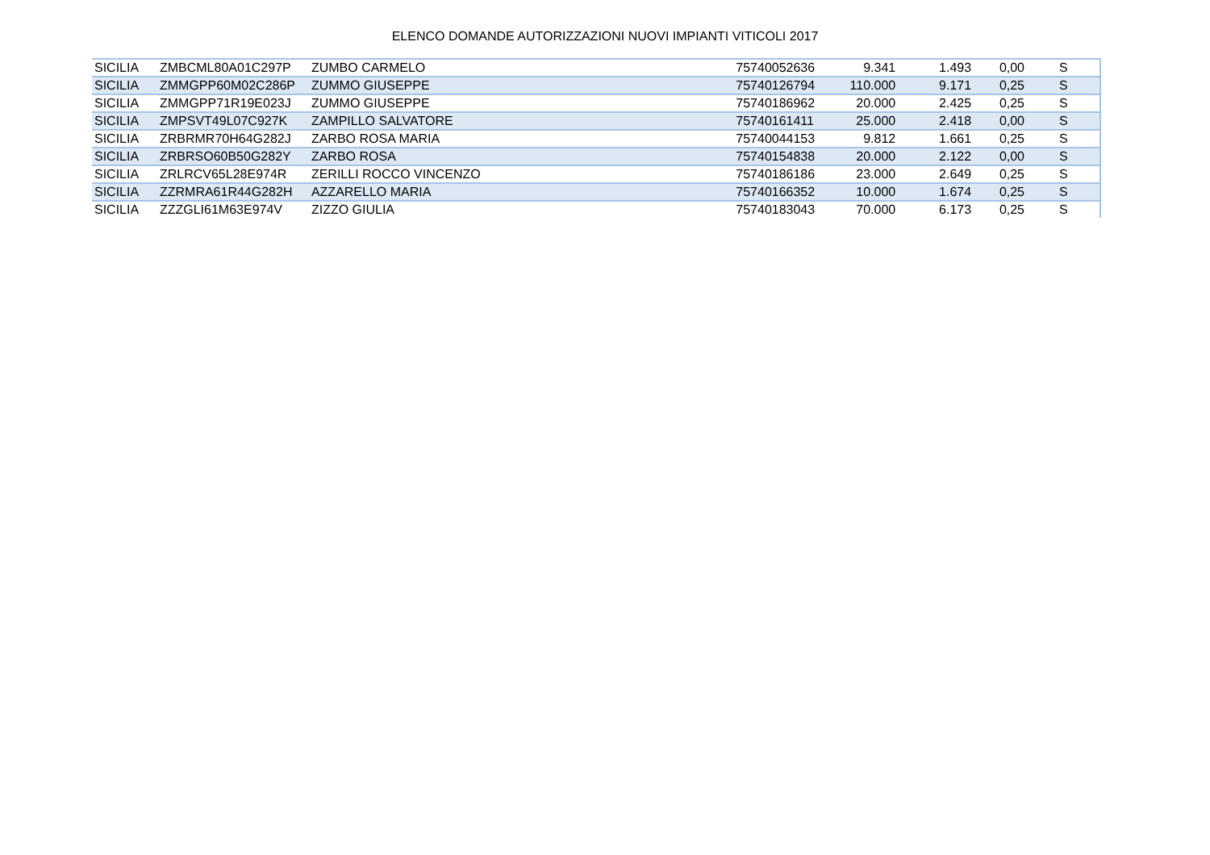ELENCO DOMANDE AUTORIZZAZIONI NUOVI IMPIANTI VITICOLI 2017
| SICILIA | ZMBCML80A01C297P | ZUMBO CARMELO | 75740052636 | 9.341 | 1.493 | 0,00 | S |
| SICILIA | ZMMGPP60M02C286P | ZUMMO GIUSEPPE | 75740126794 | 110.000 | 9.171 | 0,25 | S |
| SICILIA | ZMMGPP71R19E023J | ZUMMO GIUSEPPE | 75740186962 | 20.000 | 2.425 | 0,25 | S |
| SICILIA | ZMPSVT49L07C927K | ZAMPILLO SALVATORE | 75740161411 | 25.000 | 2.418 | 0,00 | S |
| SICILIA | ZRBRMR70H64G282J | ZARBO ROSA MARIA | 75740044153 | 9.812 | 1.661 | 0,25 | S |
| SICILIA | ZRBRSO60B50G282Y | ZARBO ROSA | 75740154838 | 20.000 | 2.122 | 0,00 | S |
| SICILIA | ZRLRCV65L28E974R | ZERILLI ROCCO VINCENZO | 75740186186 | 23.000 | 2.649 | 0,25 | S |
| SICILIA | ZZRMRA61R44G282H | AZZARELLO MARIA | 75740166352 | 10.000 | 1.674 | 0,25 | S |
| SICILIA | ZZZGLI61M63E974V | ZIZZO GIULIA | 75740183043 | 70.000 | 6.173 | 0,25 | S |